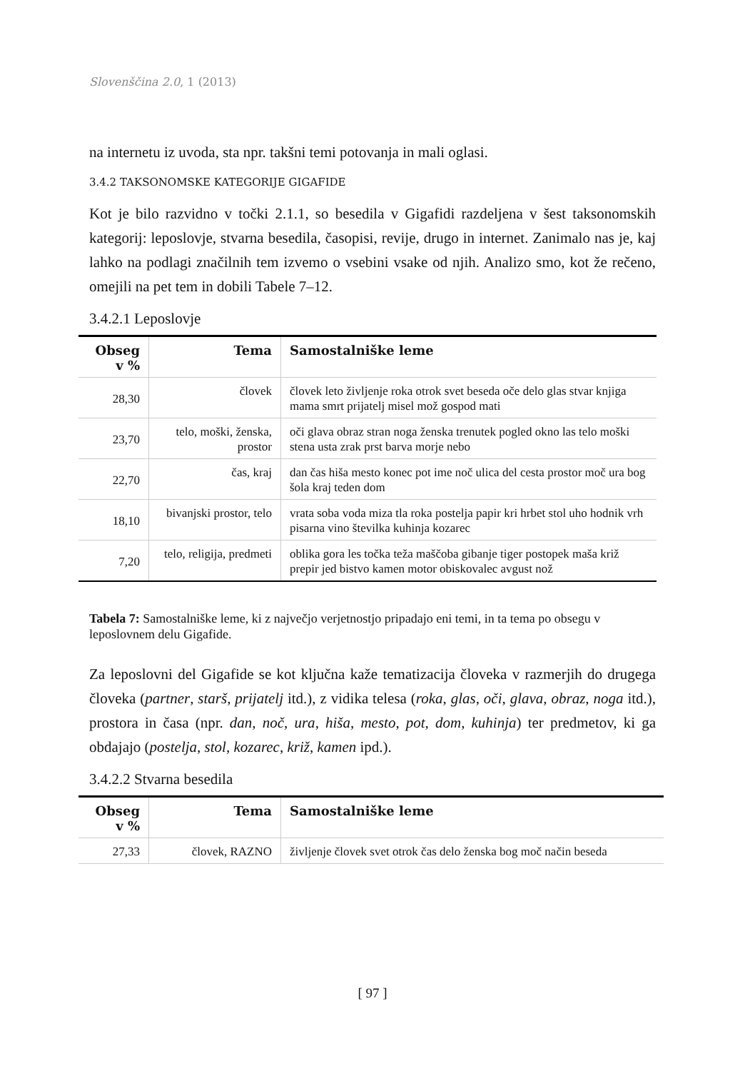Slovenščina 2.0, 1 (2013)
na internetu iz uvoda, sta npr. takšni temi potovanja in mali oglasi.
3.4.2 TAKSONOMSKE KATEGORIJE GIGAFIDE
Kot je bilo razvidno v točki 2.1.1, so besedila v Gigafidi razdeljena v šest taksonomskih kategorij: leposlovje, stvarna besedila, časopisi, revije, drugo in internet. Zanimalo nas je, kaj lahko na podlagi značilnih tem izvemo o vsebini vsake od njih. Analizo smo, kot že rečeno, omejili na pet tem in dobili Tabele 7–12.
3.4.2.1 Leposlovje
| Obseg v % | Tema | Samostalniške leme |
| --- | --- | --- |
| 28,30 | človek | človek leto življenje roka otrok svet beseda oče delo glas stvar knjiga mama smrt prijatelj misel mož gospod mati |
| 23,70 | telo, moški, ženska, prostor | oči glava obraz stran noga ženska trenutek pogled okno las telo moški stena usta zrak prst barva morje nebo |
| 22,70 | čas, kraj | dan čas hiša mesto konec pot ime noč ulica del cesta prostor moč ura bog šola kraj teden dom |
| 18,10 | bivanjski prostor, telo | vrata soba voda miza tla roka postelja papir kri hrbet stol uho hodnik vrh pisarna vino številka kuhinja kozarec |
| 7,20 | telo, religija, predmeti | oblika gora les točka teža maščoba gibanje tiger postopek maša križ prepir jed bistvo kamen motor obiskovalec avgust nož |
Tabela 7: Samostalniške leme, ki z največjo verjetnostjo pripadajo eni temi, in ta tema po obsegu v leposlovnem delu Gigafide.
Za leposlovni del Gigafide se kot ključna kaže tematizacija človeka v razmerjih do drugega človeka (partner, starš, prijatelj itd.), z vidika telesa (roka, glas, oči, glava, obraz, noga itd.), prostora in časa (npr. dan, noč, ura, hiša, mesto, pot, dom, kuhinja) ter predmetov, ki ga obdajajo (postelja, stol, kozarec, križ, kamen ipd.).
3.4.2.2 Stvarna besedila
| Obseg v % | Tema | Samostalniške leme |
| --- | --- | --- |
| 27,33 | človek, RAZNO | življenje človek svet otrok čas delo ženska bog moč način beseda |
[ 97 ]